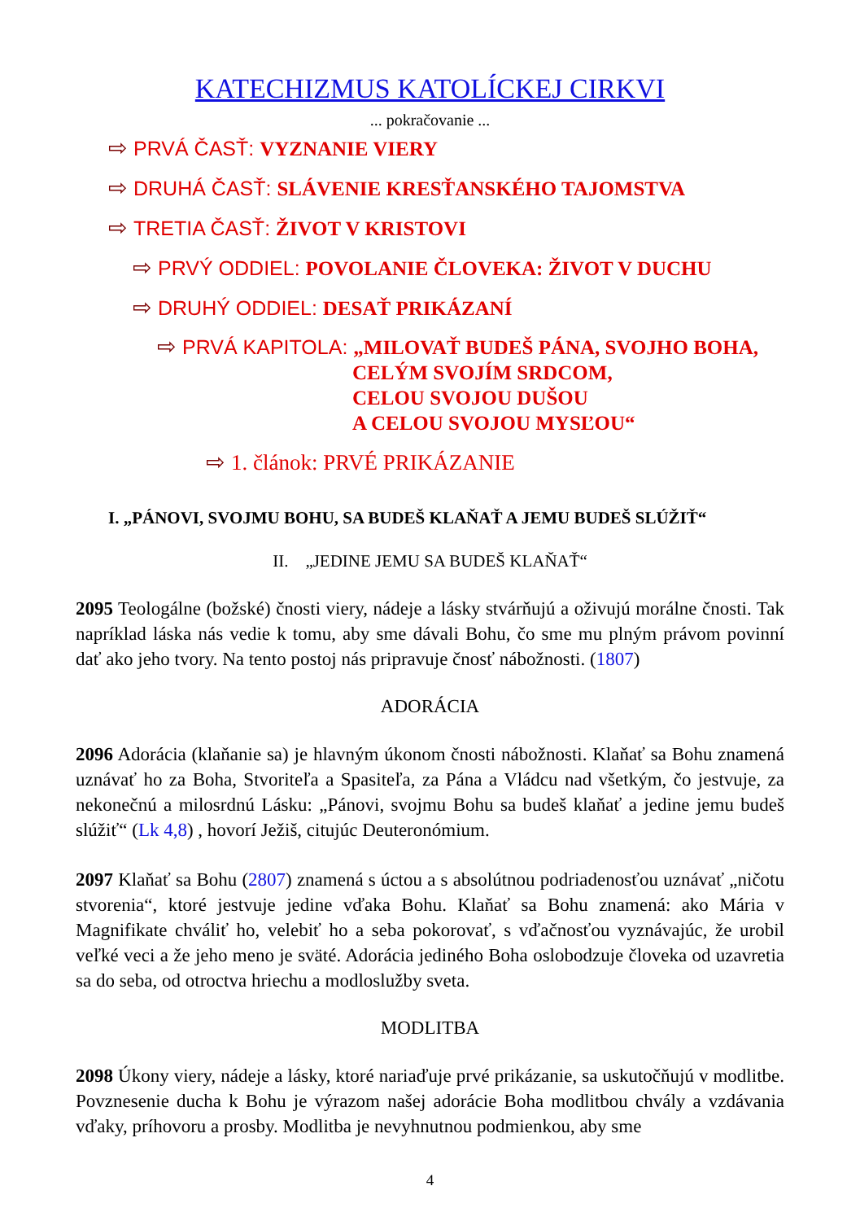KATECHIZMUS KATOLÍCKEJ CIRKVI
... pokračovanie ...
⇨ PRVÁ ČASŤ: VYZNANIE VIERY
⇨ DRUHÁ ČASŤ: SLÁVENIE KRESŤANSKÉHO TAJOMSTVA
⇨ TRETIA ČASŤ: ŽIVOT V KRISTOVI
⇨ PRVÝ ODDIEL: POVOLANIE ČLOVEKA: ŽIVOT V DUCHU
⇨ DRUHÝ ODDIEL: DESAŤ PRIKÁZANÍ
⇨ PRVÁ KAPITOLA: „MILOVAŤ BUDEŠ PÁNA, SVOJHO BOHA,
CELÝM SVOJÍM SRDCOM,
CELOU SVOJOU DUŠOU
A CELOU SVOJOU MYSĽOU“
⇨ 1. článok: PRVÉ PRIKÁZANIE
I. „PÁNOVI, SVOJMU BOHU, SA BUDEŠ KLAŇAŤ A JEMU BUDEŠ SLÚŽIŤ“
II. „JEDINE JEMU SA BUDEŠ KLAŇAŤ“
2095 Teologálne (božské) čnosti viery, nádeje a lásky stvárňujú a oživujú morálne čnosti. Tak napríklad láska nás vedie k tomu, aby sme dávali Bohu, čo sme mu plným právom povinní dať ako jeho tvory. Na tento postoj nás pripravuje čnosť nábožnosti. (1807)
ADORÁCIA
2096 Adorácia (klaňanie sa) je hlavným úkonom čnosti nábožnosti. Klaňať sa Bohu znamená uznávať ho za Boha, Stvoriteľa a Spasiteľa, za Pána a Vládcu nad všetkým, čo jestvuje, za nekonečnú a milosrdnú Lásku: „Pánovi, svojmu Bohu sa budeš klaňať a jedine jemu budeš slúžiť“ (Lk 4,8) , hovorí Ježiš, citujúc Deuteronómium.
2097 Klaňať sa Bohu (2807) znamená s úctou a s absolútnou podriadenosťou uznávať „ničotu stvorenia“, ktoré jestvuje jedine vďaka Bohu. Klaňať sa Bohu znamená: ako Mária v Magnifikate chváliť ho, velebiť ho a seba pokorovať, s vďačnosťou vyznávajúc, že urobil veľké veci a že jeho meno je sväté. Adorácia jediného Boha oslobodzuje človeka od uzavretia sa do seba, od otroctva hriechu a modloslužby sveta.
MODLITBA
2098 Úkony viery, nádeje a lásky, ktoré nariaďuje prvé prikázanie, sa uskutočňujú v modlitbe. Povznesenie ducha k Bohu je výrazom našej adorácie Boha modlitbou chvály a vzdávania vďaky, príhovoru a prosby. Modlitba je nevyhnutnou podmienkou, aby sme
4